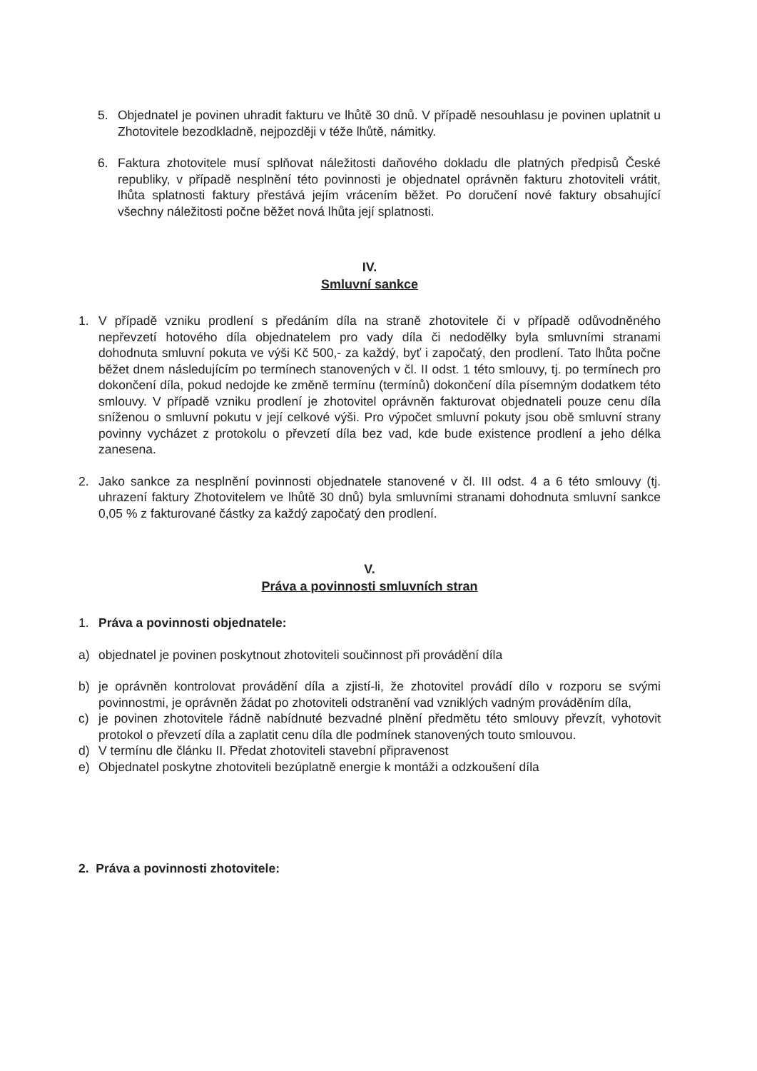5. Objednatel je povinen uhradit fakturu ve lhůtě 30 dnů. V případě nesouhlasu je povinen uplatnit u Zhotovitele bezodkladně, nejpozději v téže lhůtě, námitky.
6. Faktura zhotovitele musí splňovat náležitosti daňového dokladu dle platných předpisů České republiky, v případě nesplnění této povinnosti je objednatel oprávněn fakturu zhotoviteli vrátit, lhůta splatnosti faktury přestává jejím vrácením běžet. Po doručení nové faktury obsahující všechny náležitosti počne běžet nová lhůta její splatnosti.
IV.
Smluvní sankce
1. V případě vzniku prodlení s předáním díla na straně zhotovitele či v případě odůvodněného nepřevzetí hotového díla objednatelem pro vady díla či nedodělky byla smluvními stranami dohodnuta smluvní pokuta ve výši Kč 500,- za každý, byť i započatý, den prodlení. Tato lhůta počne běžet dnem následujícím po termínech stanovených v čl. II odst. 1 této smlouvy, tj. po termínech pro dokončení díla, pokud nedojde ke změně termínu (termínů) dokončení díla písemným dodatkem této smlouvy. V případě vzniku prodlení je zhotovitel oprávněn fakturovat objednateli pouze cenu díla sníženou o smluvní pokutu v její celkové výši. Pro výpočet smluvní pokuty jsou obě smluvní strany povinny vycházet z protokolu o převzetí díla bez vad, kde bude existence prodlení a jeho délka zanesena.
2. Jako sankce za nesplnění povinnosti objednatele stanovené v čl. III odst. 4 a 6 této smlouvy (tj. uhrazení faktury Zhotovitelem ve lhůtě 30 dnů) byla smluvními stranami dohodnuta smluvní sankce 0,05 % z fakturované částky za každý započatý den prodlení.
V.
Práva a povinnosti smluvních stran
1. Práva a povinnosti objednatele:
a) objednatel je povinen poskytnout zhotoviteli součinnost při provádění díla
b) je oprávněn kontrolovat provádění díla a zjistí-li, že zhotovitel provádí dílo v rozporu se svými povinnostmi, je oprávněn žádat po zhotoviteli odstranění vad vzniklých vadným prováděním díla,
c) je povinen zhotovitele řádně nabídnuté bezvadné plnění předmětu této smlouvy převzít, vyhotovit protokol o převzetí díla a zaplatit cenu díla dle podmínek stanovených touto smlouvou.
d) V termínu dle článku II. Předat zhotoviteli stavební připravenost
e) Objednatel poskytne zhotoviteli bezúplatně energie k montáži a odzkoušení díla
2. Práva a povinnosti zhotovitele: